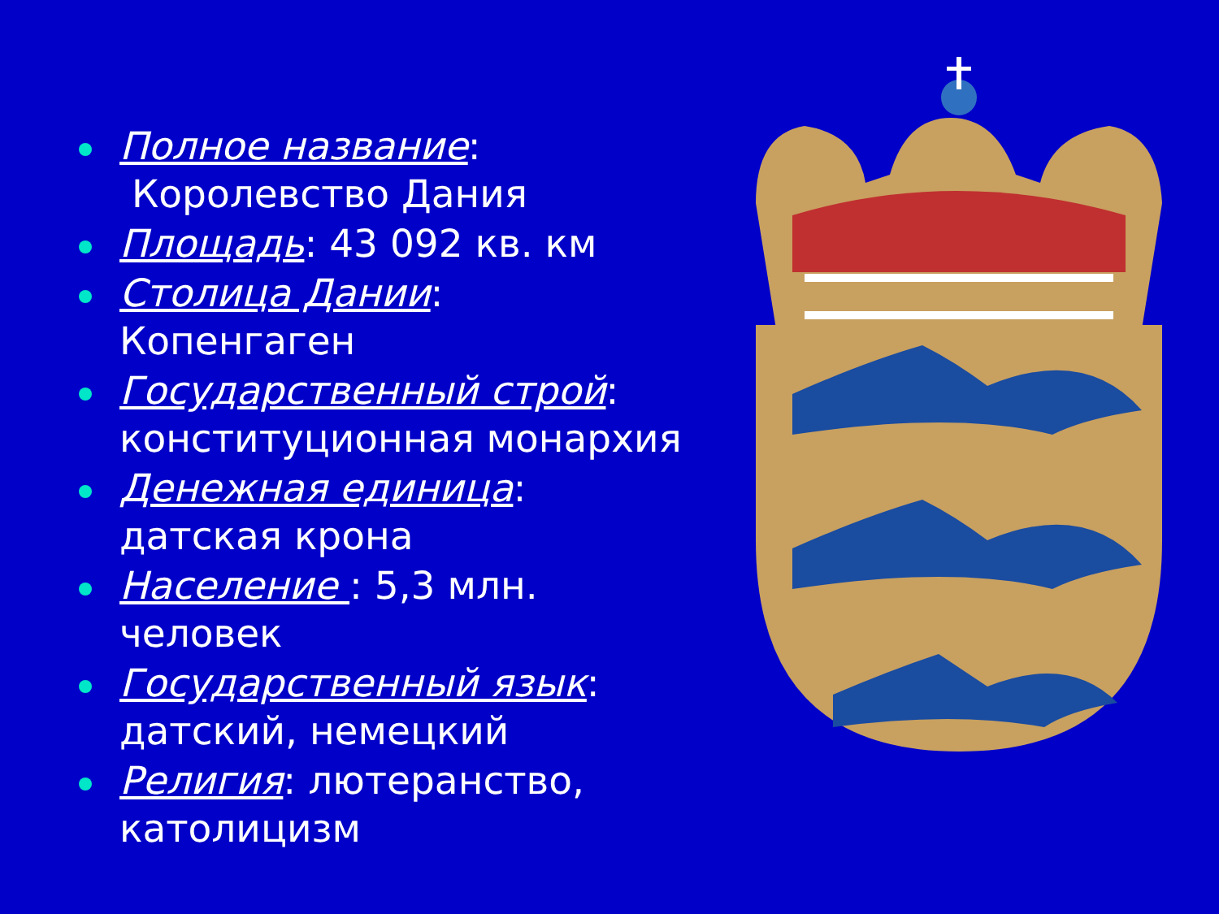Полное название:
Королевство Дания
Площадь: 43 092 кв. км
Столица Дании:
Копенгаген
Государственный строй:
конституционная монархия
Денежная единица:
датская крона
Население : 5,3 млн.
человек
Государственный язык:
датский, немецкий
Религия: лютеранство,
католицизм